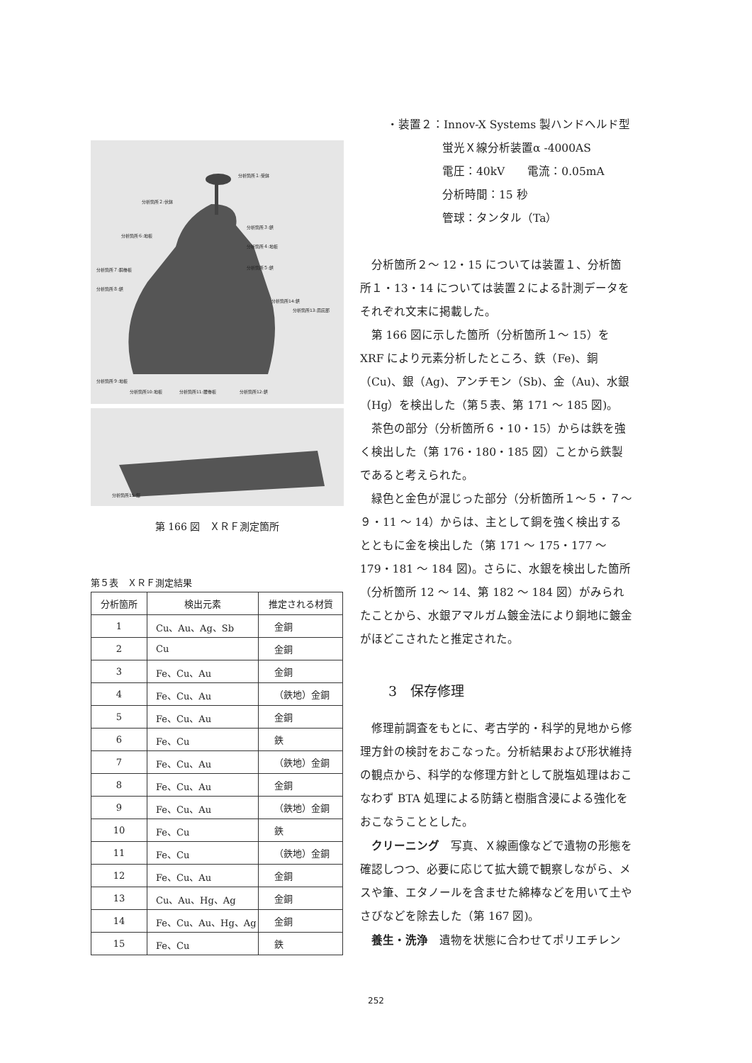分析箇所１:受鉢
分析箇所２:伏鉢
分析箇所３:鋲
分析箇所６:地板
分析箇所４:地板
分析箇所７:胴巻板 分析箇所５:鋲
分析箇所８:鋲
分析箇所14:鋲
分析箇所13:眉庇部
分析箇所９:地板
分析箇所10:地板 分析箇所11:腰巻板 分析箇所12:鋲
分析箇所15:鐶
第 166 図　ＸＲＦ測定箇所
第５表　ＸＲＦ測定結果
| 分析箇所 | 検出元素 | 推定される材質 |
| --- | --- | --- |
| 1 | Cu、Au、Ag、Sb | 金銅 |
| 2 | Cu | 金銅 |
| 3 | Fe、Cu、Au | 金銅 |
| 4 | Fe、Cu、Au | （鉄地）金銅 |
| 5 | Fe、Cu、Au | 金銅 |
| 6 | Fe、Cu | 鉄 |
| 7 | Fe、Cu、Au | （鉄地）金銅 |
| 8 | Fe、Cu、Au | 金銅 |
| 9 | Fe、Cu、Au | （鉄地）金銅 |
| 10 | Fe、Cu | 鉄 |
| 11 | Fe、Cu | （鉄地）金銅 |
| 12 | Fe、Cu、Au | 金銅 |
| 13 | Cu、Au、Hg、Ag | 金銅 |
| 14 | Fe、Cu、Au、Hg、Ag | 金銅 |
| 15 | Fe、Cu | 鉄 |
・装置２：Innov-X Systems 製ハンドヘルド型
蛍光Ｘ線分析装置α -4000AS
電圧：40kV　　電流：0.05mA
分析時間：15 秒
管球：タンタル（Ta）
分析箇所２～ 12・15 については装置１、分析箇所１・13・14 については装置２による計測データをそれぞれ文末に掲載した。
第 166 図に示した箇所（分析箇所１～ 15）をXRF により元素分析したところ、鉄（Fe)、銅（Cu)、銀（Ag)、アンチモン（Sb)、金（Au)、水銀（Hg）を検出した（第５表、第 171 ～ 185 図)。
茶色の部分（分析箇所６・10・15）からは鉄を強く検出した（第 176・180・185 図）ことから鉄製であると考えられた。
緑色と金色が混じった部分（分析箇所１～５・７～９・11 ～ 14）からは、主として銅を強く検出するとともに金を検出した（第 171 ～ 175・177 ～179・181 ～ 184 図)。さらに、水銀を検出した箇所（分析箇所 12 ～ 14、第 182 ～ 184 図）がみられたことから、水銀アマルガム鍍金法により銅地に鍍金がほどこされたと推定された。
3　保存修理
修理前調査をもとに、考古学的・科学的見地から修理方針の検討をおこなった。分析結果および形状維持の観点から、科学的な修理方針として脱塩処理はおこなわず BTA 処理による防錆と樹脂含浸による強化をおこなうこととした。
クリーニング　写真、Ｘ線画像などで遺物の形態を確認しつつ、必要に応じて拡大鏡で観察しながら、メスや筆、エタノールを含ませた綿棒などを用いて土やさびなどを除去した（第 167 図)。
養生・洗浄　遺物を状態に合わせてポリエチレン
252